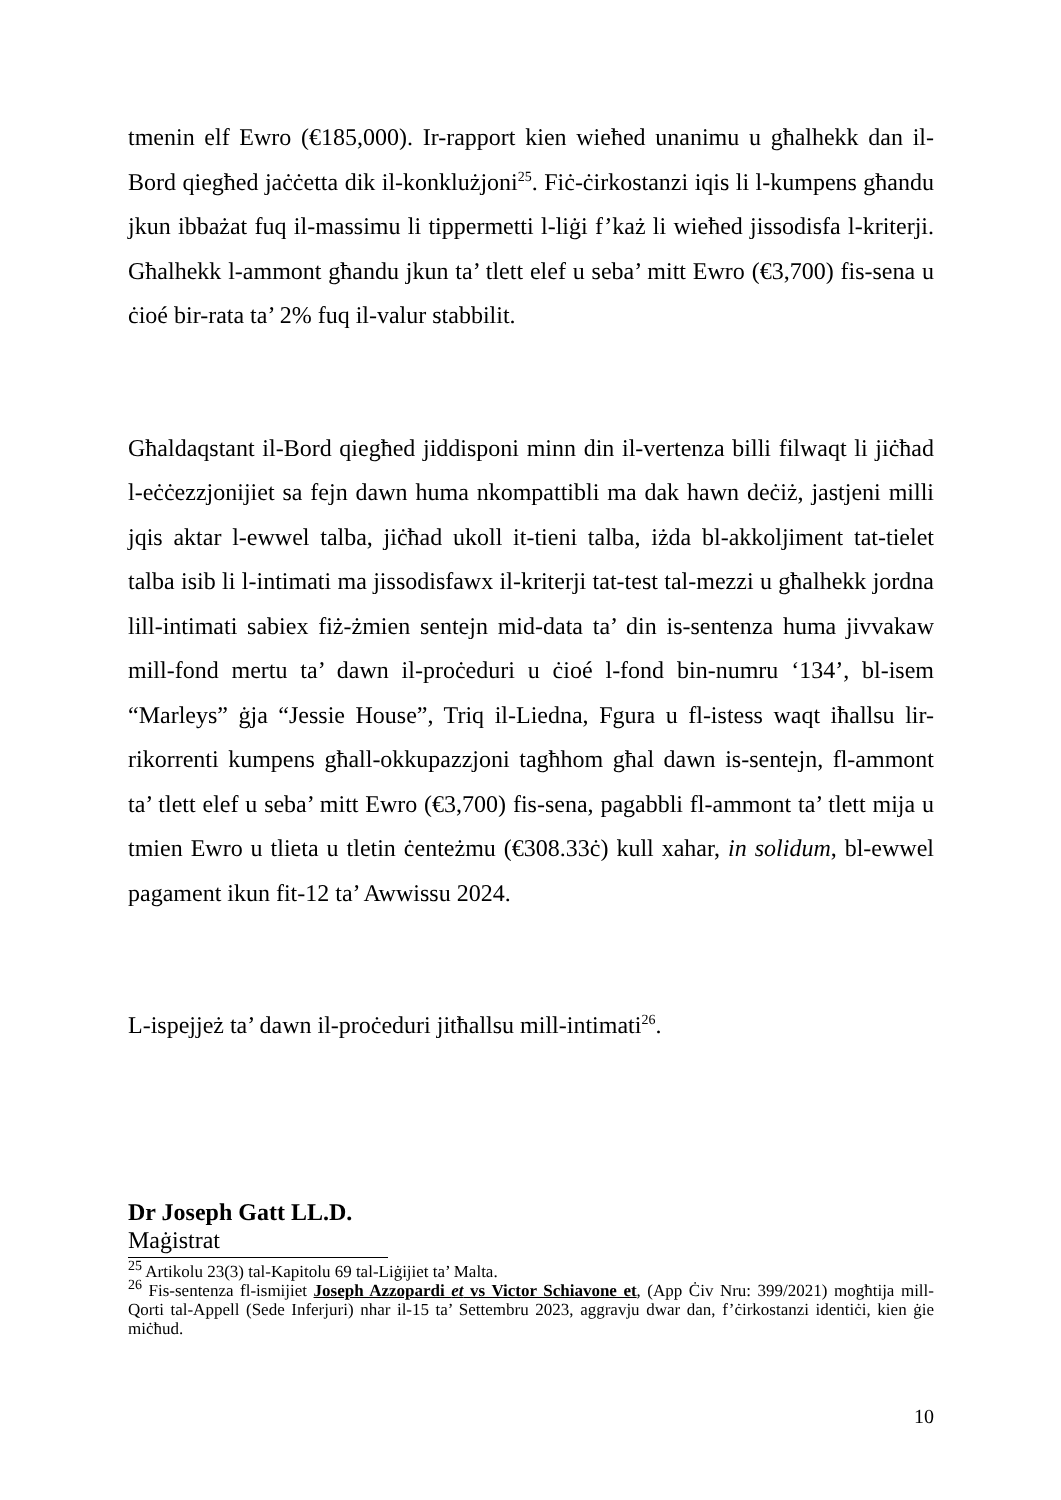tmenin elf Ewro (€185,000). Ir-rapport kien wieħed unanimu u għalhekk dan il-Bord qiegħed jaċċetta dik il-konklużjoni<sup>25</sup>. Fiċ-ċirkostanzi iqis li l-kumpens għandu jkun ibbażat fuq il-massimu li tippermetti l-liġi f’każ li wieħed jissodisfa l-kriterji. Għalhekk l-ammont għandu jkun ta’ tlett elef u seba’ mitt Ewro (€3,700) fis-sena u ċioé bir-rata ta’ 2% fuq il-valur stabbilit.
Għaldaqstant il-Bord qiegħed jiddisponi minn din il-vertenza billi filwaqt li jiċħad l-eċċezzjonijiet sa fejn dawn huma nkompattibli ma dak hawn deċiż, jastjeni milli jqis aktar l-ewwel talba, jiċħad ukoll it-tieni talba, iżda bl-akkoljiment tat-tielet talba isib li l-intimati ma jissodisfawx il-kriterji tat-test tal-mezzi u għalhekk jordna lill-intimati sabiex fiż-żmien sentejn mid-data ta’ din is-sentenza huma jivvakaw mill-fond mertu ta’ dawn il-proċeduri u ċioé l-fond bin-numru ‘134’, bl-isem “Marleys” ġja “Jessie House”, Triq il-Liedna, Fgura u fl-istess waqt iħallsu lir-rikorrenti kumpens għall-okkupazzjoni tagħhom għal dawn is-sentejn, fl-ammont ta’ tlett elef u seba’ mitt Ewro (€3,700) fis-sena, pagabbli fl-ammont ta’ tlett mija u tmien Ewro u tlieta u tletin ċenteżmu (€308.33ċ) kull xahar, in solidum, bl-ewwel pagament ikun fit-12 ta’ Awwissu 2024.
L-ispejjeż ta’ dawn il-proċeduri jitħallsu mill-intimati<sup>26</sup>.
Dr Joseph Gatt LL.D.
Maġistrat
<sup>25</sup> Artikolu 23(3) tal-Kapitolu 69 tal-Liġijiet ta’ Malta.
<sup>26</sup> Fis-sentenza fl-ismijiet Joseph Azzopardi et vs Victor Schiavone et, (App Ċiv Nru: 399/2021) mogħtija mill-Qorti tal-Appell (Sede Inferjuri) nhar il-15 ta’ Settembru 2023, aggravju dwar dan, f’ċirkostanzi identiċi, kien ġie miċħud.
10